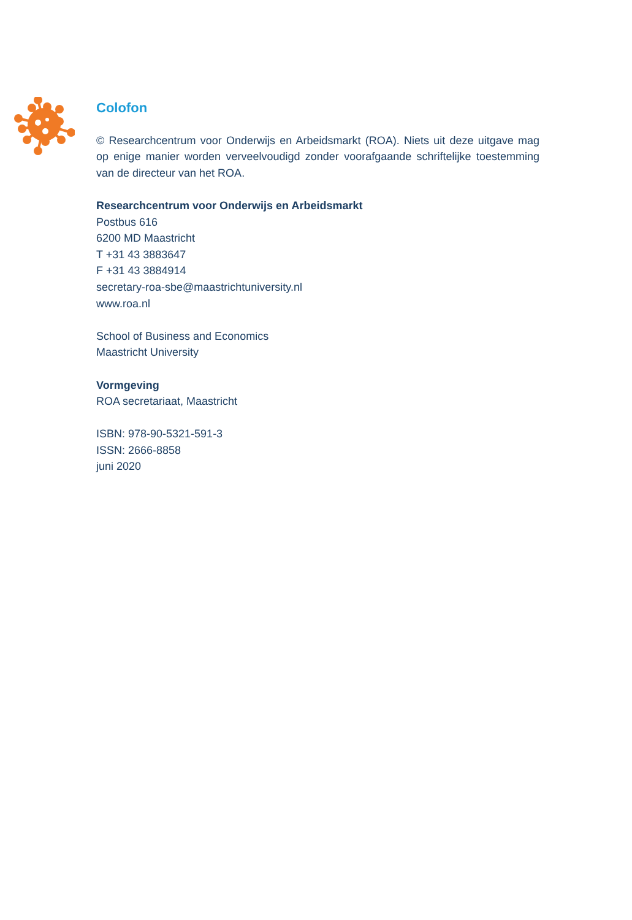Colofon
© Researchcentrum voor Onderwijs en Arbeidsmarkt (ROA). Niets uit deze uitgave mag op enige manier worden verveelvoudigd zonder voorafgaande schriftelijke toestemming van de directeur van het ROA.
Researchcentrum voor Onderwijs en Arbeidsmarkt
Postbus 616
6200 MD Maastricht
T +31 43 3883647
F +31 43 3884914
secretary-roa-sbe@maastrichtuniversity.nl
www.roa.nl
School of Business and Economics
Maastricht University
Vormgeving
ROA secretariaat, Maastricht
ISBN: 978-90-5321-591-3
ISSN: 2666-8858
juni 2020